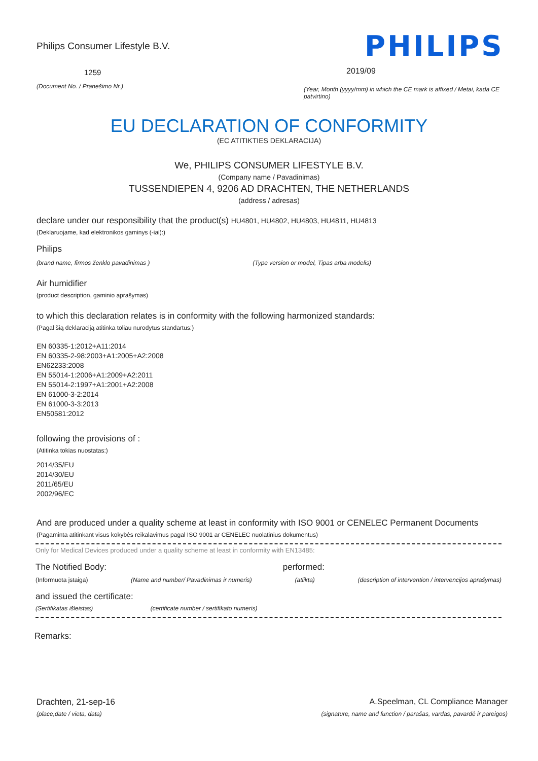Philips Consumer Lifestyle B.V.
1259
(Document No. / Pranešimo Nr.)
PHILIPS
2019/09
(Year, Month (yyyy/mm) in which the CE mark is affixed / Metai, kada CE patvirtino)
EU DECLARATION OF CONFORMITY
(EC ATITIKTIES DEKLARACIJA)
We, PHILIPS CONSUMER LIFESTYLE B.V.
(Company name / Pavadinimas)
TUSSENDIEPEN 4, 9206 AD DRACHTEN, THE NETHERLANDS
(address / adresas)
declare under our responsibility that the product(s) HU4801, HU4802, HU4803, HU4811, HU4813
(Deklaruojame, kad elektronikos gaminys (-iai):)
Philips
(brand name, firmos ženklo pavadinimas ) (Type version or model, Tipas arba modelis)
Air humidifier
(product description, gaminio aprašymas)
to which this declaration relates is in conformity with the following harmonized standards:
(Pagal šią deklaraciją atitinka toliau nurodytus standartus:)
EN 60335-1:2012+A11:2014
EN 60335-2-98:2003+A1:2005+A2:2008
EN62233:2008
EN 55014-1:2006+A1:2009+A2:2011
EN 55014-2:1997+A1:2001+A2:2008
EN 61000-3-2:2014
EN 61000-3-3:2013
EN50581:2012
following the provisions of :
(Atitinka tokias nuostatas:)
2014/35/EU
2014/30/EU
2011/65/EU
2002/96/EC
And are produced under a quality scheme at least in conformity with ISO 9001 or CENELEC Permanent Documents
(Pagaminta atitinkant visus kokybės reikalavimus pagal ISO 9001 ar CENELEC nuolatinius dokumentus)
Only for Medical Devices produced under a quality scheme at least in conformity with EN13485:
The Notified Body: performed:
(Informuota įstaiga) (Name and number/ Pavadinimas ir numeris) (atlikta) (description of intervention / intervencijos aprašymas)
and issued the certificate:
(Sertifikatas išleistas) (certificate number / sertifikato numeris)
Remarks:
Drachten, 21-sep-16
(place,date / vieta, data)
A.Speelman, CL Compliance Manager
(signature, name and function / parašas, vardas, pavardė ir pareigos)